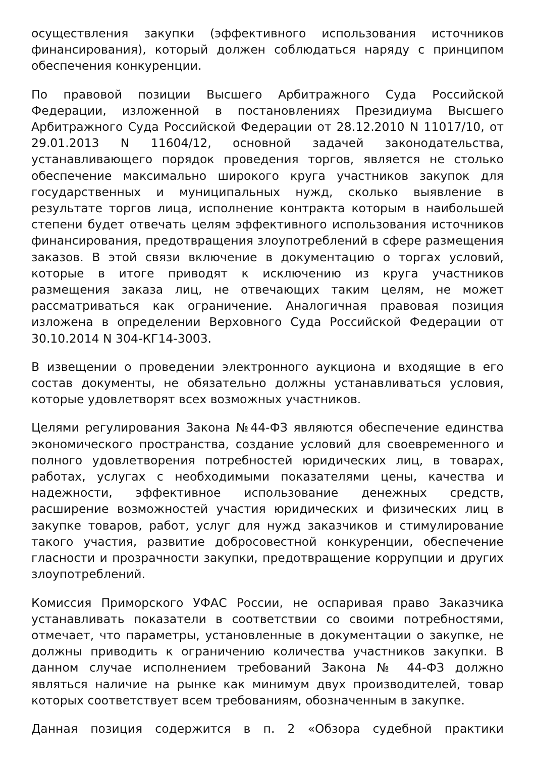осуществления закупки (эффективного использования источников финансирования), который должен соблюдаться наряду с принципом обеспечения конкуренции.
По правовой позиции Высшего Арбитражного Суда Российской Федерации, изложенной в постановлениях Президиума Высшего Арбитражного Суда Российской Федерации от 28.12.2010 N 11017/10, от 29.01.2013 N 11604/12, основной задачей законодательства, устанавливающего порядок проведения торгов, является не столько обеспечение максимально широкого круга участников закупок для государственных и муниципальных нужд, сколько выявление в результате торгов лица, исполнение контракта которым в наибольшей степени будет отвечать целям эффективного использования источников финансирования, предотвращения злоупотреблений в сфере размещения заказов. В этой связи включение в документацию о торгах условий, которые в итоге приводят к исключению из круга участников размещения заказа лиц, не отвечающих таким целям, не может рассматриваться как ограничение. Аналогичная правовая позиция изложена в определении Верховного Суда Российской Федерации от 30.10.2014 N 304-КГ14-3003.
В извещении о проведении электронного аукциона и входящие в его состав документы, не обязательно должны устанавливаться условия, которые удовлетворят всех возможных участников.
Целями регулирования Закона №44-ФЗ являются обеспечение единства экономического пространства, создание условий для своевременного и полного удовлетворения потребностей юридических лиц, в товарах, работах, услугах с необходимыми показателями цены, качества и надежности, эффективное использование денежных средств, расширение возможностей участия юридических и физических лиц в закупке товаров, работ, услуг для нужд заказчиков и стимулирование такого участия, развитие добросовестной конкуренции, обеспечение гласности и прозрачности закупки, предотвращение коррупции и других злоупотреблений.
Комиссия Приморского УФАС России, не оспаривая право Заказчика устанавливать показатели в соответствии со своими потребностями, отмечает, что параметры, установленные в документации о закупке, не должны приводить к ограничению количества участников закупки. В данном случае исполнением требований Закона № 44-ФЗ должно являться наличие на рынке как минимум двух производителей, товар которых соответствует всем требованиям, обозначенным в закупке.
Данная позиция содержится в п. 2 «Обзора судебной практики